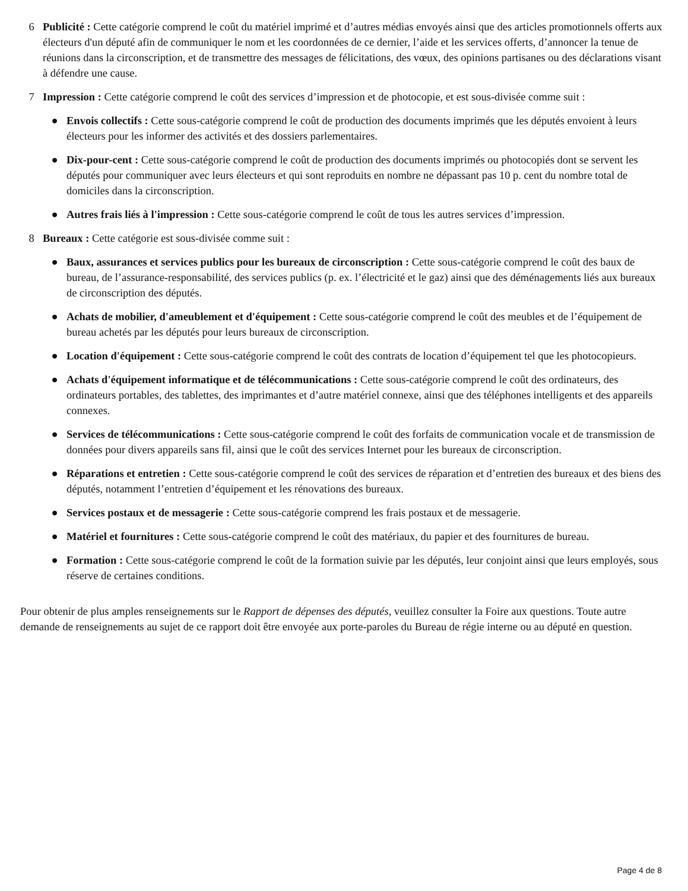6 Publicité : Cette catégorie comprend le coût du matériel imprimé et d’autres médias envoyés ainsi que des articles promotionnels offerts aux électeurs d'un député afin de communiquer le nom et les coordonnées de ce dernier, l’aide et les services offerts, d’annoncer la tenue de réunions dans la circonscription, et de transmettre des messages de félicitations, des vœux, des opinions partisanes ou des déclarations visant à défendre une cause.
7 Impression : Cette catégorie comprend le coût des services d’impression et de photocopie, et est sous-divisée comme suit :
● Envois collectifs : Cette sous-catégorie comprend le coût de production des documents imprimés que les députés envoient à leurs électeurs pour les informer des activités et des dossiers parlementaires.
● Dix-pour-cent : Cette sous-catégorie comprend le coût de production des documents imprimés ou photocopiés dont se servent les députés pour communiquer avec leurs électeurs et qui sont reproduits en nombre ne dépassant pas 10 p. cent du nombre total de domiciles dans la circonscription.
● Autres frais liés à l'impression : Cette sous-catégorie comprend le coût de tous les autres services d’impression.
8 Bureaux : Cette catégorie est sous-divisée comme suit :
● Baux, assurances et services publics pour les bureaux de circonscription : Cette sous-catégorie comprend le coût des baux de bureau, de l’assurance-responsabilité, des services publics (p. ex. l’électricité et le gaz) ainsi que des déménagements liés aux bureaux de circonscription des députés.
● Achats de mobilier, d'ameublement et d'équipement : Cette sous-catégorie comprend le coût des meubles et de l’équipement de bureau achetés par les députés pour leurs bureaux de circonscription.
● Location d'équipement : Cette sous-catégorie comprend le coût des contrats de location d’équipement tel que les photocopieurs.
● Achats d'équipement informatique et de télécommunications : Cette sous-catégorie comprend le coût des ordinateurs, des ordinateurs portables, des tablettes, des imprimantes et d’autre matériel connexe, ainsi que des téléphones intelligents et des appareils connexes.
● Services de télécommunications : Cette sous-catégorie comprend le coût des forfaits de communication vocale et de transmission de données pour divers appareils sans fil, ainsi que le coût des services Internet pour les bureaux de circonscription.
● Réparations et entretien : Cette sous-catégorie comprend le coût des services de réparation et d’entretien des bureaux et des biens des députés, notamment l’entretien d’équipement et les rénovations des bureaux.
● Services postaux et de messagerie : Cette sous-catégorie comprend les frais postaux et de messagerie.
● Matériel et fournitures : Cette sous-catégorie comprend le coût des matériaux, du papier et des fournitures de bureau.
● Formation : Cette sous-catégorie comprend le coût de la formation suivie par les députés, leur conjoint ainsi que leurs employés, sous réserve de certaines conditions.
Pour obtenir de plus amples renseignements sur le Rapport de dépenses des députés, veuillez consulter la Foire aux questions. Toute autre demande de renseignements au sujet de ce rapport doit être envoyée aux porte-paroles du Bureau de régie interne ou au député en question.
Page 4 de 8